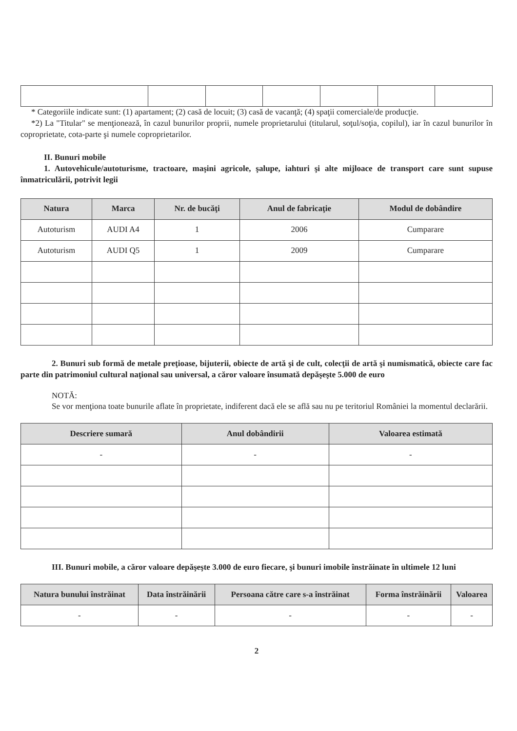* Categoriile indicate sunt: (1) apartament; (2) casă de locuit; (3) casă de vacanţă; (4) spaţii comerciale/de producţie.
*2) La "Titular" se menţionează, în cazul bunurilor proprii, numele proprietarului (titularul, soţul/soţia, copilul), iar în cazul bunurilor în coproprietate, cota-parte şi numele coproprietarilor.
II. Bunuri mobile
1. Autovehicule/autoturisme, tractoare, maşini agricole, şalupe, iahturi şi alte mijloace de transport care sunt supuse înmatriculării, potrivit legii
| Natura | Marca | Nr. de bucăţi | Anul de fabricaţie | Modul de dobândire |
| --- | --- | --- | --- | --- |
| Autoturism | AUDI A4 | 1 | 2006 | Cumparare |
| Autoturism | AUDI Q5 | 1 | 2009 | Cumparare |
2. Bunuri sub formă de metale preţioase, bijuterii, obiecte de artă şi de cult, colecţii de artă şi numismatică, obiecte care fac parte din patrimoniul cultural naţional sau universal, a căror valoare însumată depăşeşte 5.000 de euro
NOTĂ:
Se vor menţiona toate bunurile aflate în proprietate, indiferent dacă ele se află sau nu pe teritoriul României la momentul declarării.
| Descriere sumară | Anul dobândirii | Valoarea estimată |
| --- | --- | --- |
| - | - | - |
III. Bunuri mobile, a căror valoare depăşeşte 3.000 de euro fiecare, şi bunuri imobile înstrăinate în ultimele 12 luni
| Natura bunului înstrăinat | Data înstrăinării | Persoana către care s-a înstrăinat | Forma înstrăinării | Valoarea |
| --- | --- | --- | --- | --- |
| - | - | - | - | - |
2